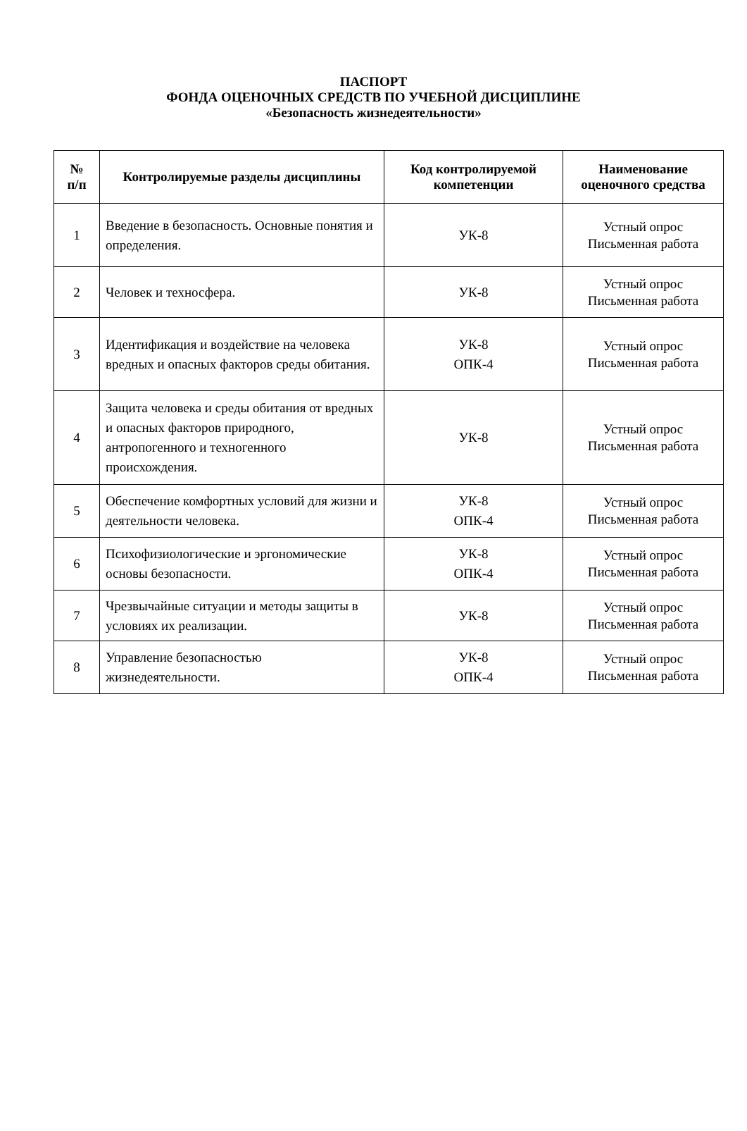ПАСПОРТ
ФОНДА ОЦЕНОЧНЫХ СРЕДСТВ ПО УЧЕБНОЙ ДИСЦИПЛИНЕ
«Безопасность жизнедеятельности»
| № п/п | Контролируемые разделы дисциплины | Код контролируемой компетенции | Наименование оценочного средства |
| --- | --- | --- | --- |
| 1 | Введение в безопасность. Основные понятия и определения. | УК-8 | Устный опрос Письменная работа |
| 2 | Человек и техносфера. | УК-8 | Устный опрос Письменная работа |
| 3 | Идентификация и воздействие на человека вредных и опасных факторов среды обитания. | УК-8 ОПК-4 | Устный опрос Письменная работа |
| 4 | Защита человека и среды обитания от вредных и опасных факторов природного, антропогенного и техногенного происхождения. | УК-8 | Устный опрос Письменная работа |
| 5 | Обеспечение комфортных условий для жизни и деятельности человека. | УК-8 ОПК-4 | Устный опрос Письменная работа |
| 6 | Психофизиологические и эргономические основы безопасности. | УК-8 ОПК-4 | Устный опрос Письменная работа |
| 7 | Чрезвычайные ситуации и методы защиты в условиях их реализации. | УК-8 | Устный опрос Письменная работа |
| 8 | Управление безопасностью жизнедеятельности. | УК-8 ОПК-4 | Устный опрос Письменная работа |